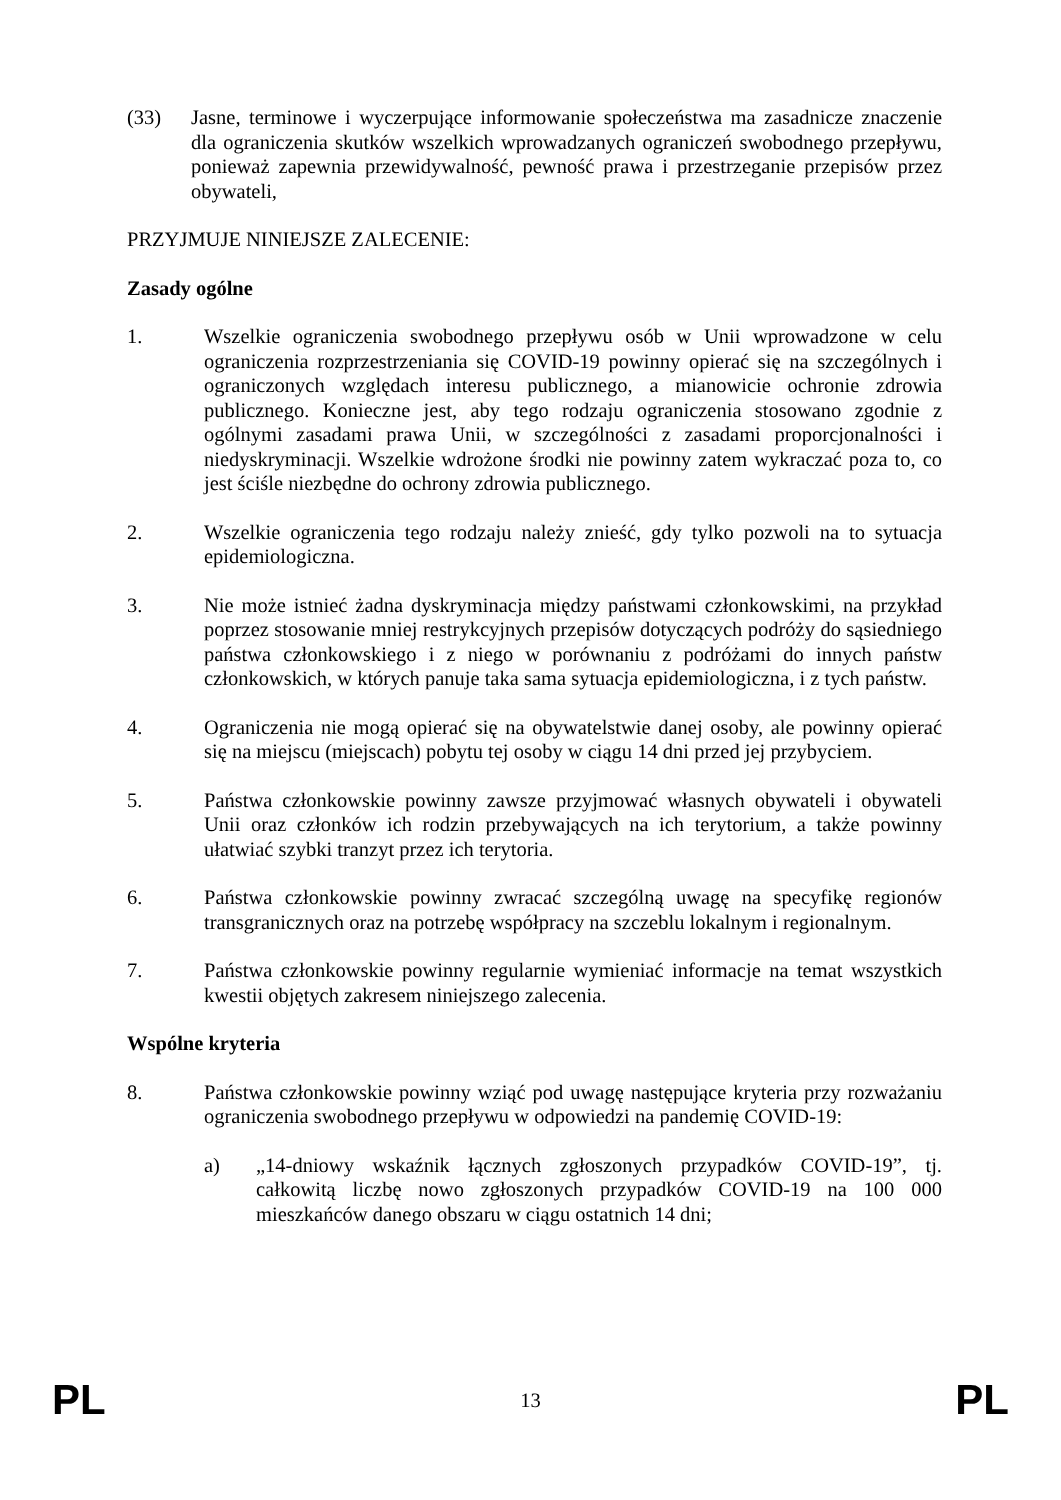(33) Jasne, terminowe i wyczerpujące informowanie społeczeństwa ma zasadnicze znaczenie dla ograniczenia skutków wszelkich wprowadzanych ograniczeń swobodnego przepływu, ponieważ zapewnia przewidywalność, pewność prawa i przestrzeganie przepisów przez obywateli,
PRZYJMUJE NINIEJSZE ZALECENIE:
Zasady ogólne
1. Wszelkie ograniczenia swobodnego przepływu osób w Unii wprowadzone w celu ograniczenia rozprzestrzeniania się COVID-19 powinny opierać się na szczególnych i ograniczonych względach interesu publicznego, a mianowicie ochronie zdrowia publicznego. Konieczne jest, aby tego rodzaju ograniczenia stosowano zgodnie z ogólnymi zasadami prawa Unii, w szczególności z zasadami proporcjonalności i niedyskryminacji. Wszelkie wdrożone środki nie powinny zatem wykraczać poza to, co jest ściśle niezbędne do ochrony zdrowia publicznego.
2. Wszelkie ograniczenia tego rodzaju należy znieść, gdy tylko pozwoli na to sytuacja epidemiologiczna.
3. Nie może istnieć żadna dyskryminacja między państwami członkowskimi, na przykład poprzez stosowanie mniej restrykcyjnych przepisów dotyczących podróży do sąsiedniego państwa członkowskiego i z niego w porównaniu z podróżami do innych państw członkowskich, w których panuje taka sama sytuacja epidemiologiczna, i z tych państw.
4. Ograniczenia nie mogą opierać się na obywatelstwie danej osoby, ale powinny opierać się na miejscu (miejscach) pobytu tej osoby w ciągu 14 dni przed jej przybyciem.
5. Państwa członkowskie powinny zawsze przyjmować własnych obywateli i obywateli Unii oraz członków ich rodzin przebywających na ich terytorium, a także powinny ułatwiać szybki tranzyt przez ich terytoria.
6. Państwa członkowskie powinny zwracać szczególną uwagę na specyfikę regionów transgranicznych oraz na potrzebę współpracy na szczeblu lokalnym i regionalnym.
7. Państwa członkowskie powinny regularnie wymieniać informacje na temat wszystkich kwestii objętych zakresem niniejszego zalecenia.
Wspólne kryteria
8. Państwa członkowskie powinny wziąć pod uwagę następujące kryteria przy rozważaniu ograniczenia swobodnego przepływu w odpowiedzi na pandemię COVID-19:
a) „14-dniowy wskaźnik łącznych zgłoszonych przypadków COVID-19”, tj. całkowitą liczbę nowo zgłoszonych przypadków COVID-19 na 100 000 mieszkańców danego obszaru w ciągu ostatnich 14 dni;
PL 13 PL